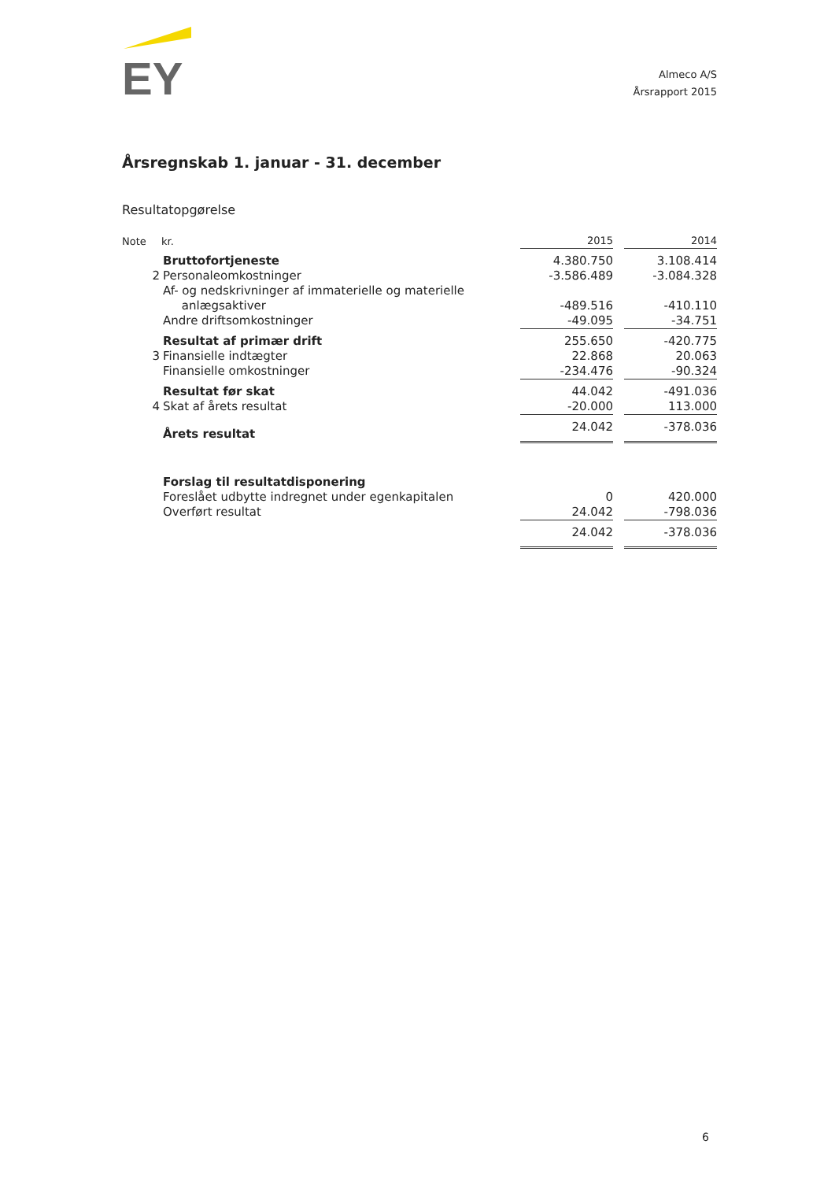EY
Almeco A/S
Årsrapport 2015
Årsregnskab 1. januar - 31. december
Resultatopgørelse
| Note | kr. | | 2015 | | 2014 |
| --- | --- | --- | --- | --- | --- |
| | Bruttofortjeneste | | 4.380.750 | | 3.108.414 |
| 2 | Personaleomkostninger | | -3.586.489 | | -3.084.328 |
| | Af- og nedskrivninger af immaterielle og materielle anlægsaktiver | | -489.516 | | -410.110 |
| | Andre driftsomkostninger | | -49.095 | | -34.751 |
| | Resultat af primær drift | | 255.650 | | -420.775 |
| 3 | Finansielle indtægter | | 22.868 | | 20.063 |
| | Finansielle omkostninger | | -234.476 | | -90.324 |
| | Resultat før skat | | 44.042 | | -491.036 |
| 4 | Skat af årets resultat | | -20.000 | | 113.000 |
| | Årets resultat | | 24.042 | | -378.036 |
| | Forslag til resultatdisponering | | | | |
| | Foreslået udbytte indregnet under egenkapitalen | | 0 | | 420.000 |
| | Overført resultat | | 24.042 | | -798.036 |
| | | | 24.042 | | -378.036 |
6